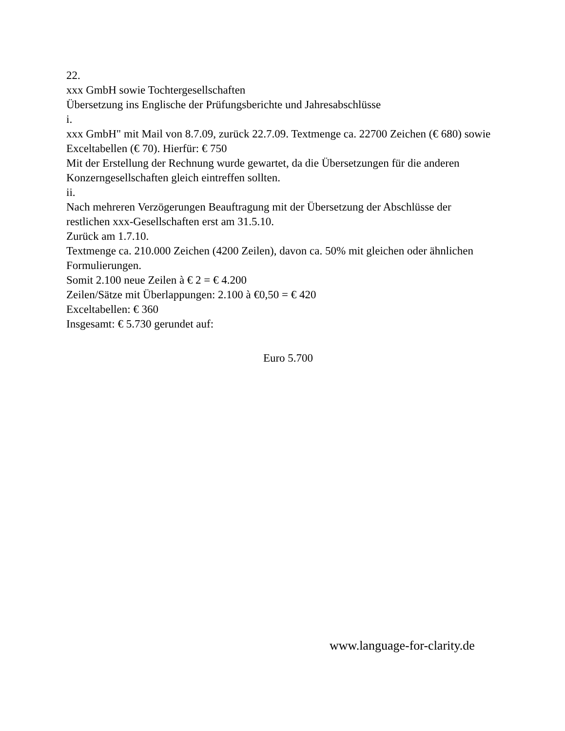22.
xxx GmbH sowie Tochtergesellschaften
Übersetzung ins Englische der Prüfungsberichte und Jahresabschlüsse
i.
xxx GmbH" mit Mail von 8.7.09, zurück 22.7.09. Textmenge ca. 22700 Zeichen (€ 680) sowie Exceltabellen (€ 70). Hierfür: € 750
Mit der Erstellung der Rechnung wurde gewartet, da die Übersetzungen für die anderen Konzerngesellschaften gleich eintreffen sollten.
ii.
Nach mehreren Verzögerungen Beauftragung mit der Übersetzung der Abschlüsse der restlichen xxx-Gesellschaften erst am 31.5.10.
Zurück am 1.7.10.
Textmenge ca. 210.000 Zeichen (4200 Zeilen), davon ca. 50% mit gleichen oder ähnlichen Formulierungen.
Somit 2.100 neue Zeilen à € 2 = € 4.200
Zeilen/Sätze mit Überlappungen: 2.100 à €0,50 = € 420
Exceltabellen: € 360
Insgesamt: € 5.730 gerundet auf:
Euro 5.700
www.language-for-clarity.de